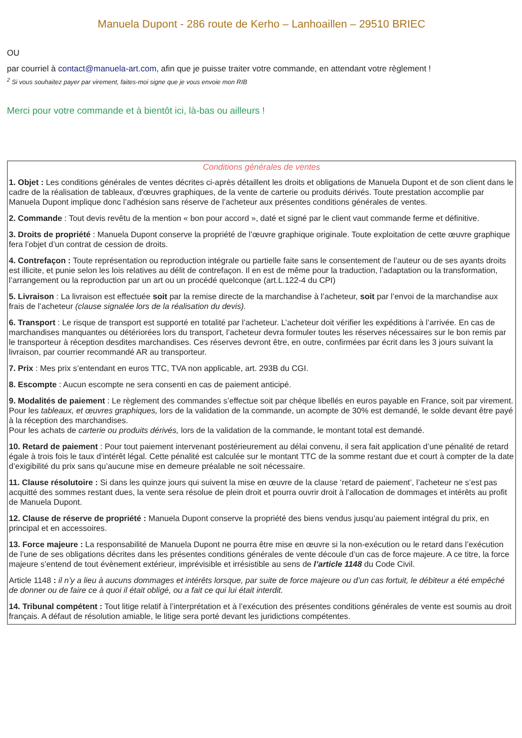Manuela Dupont - 286 route de Kerho – Lanhoaillen – 29510 BRIEC
OU
par courriel à contact@manuela-art.com, afin que je puisse traiter votre commande, en attendant votre règlement !
<sup>2</sup> Si vous souhaitez payer par virement, faites-moi signe que je vous envoie mon RIB
Merci pour votre commande et à bientôt ici, là-bas ou ailleurs !
Conditions générales de ventes
1. Objet : Les conditions générales de ventes décrites ci-après détaillent les droits et obligations de Manuela Dupont et de son client dans le cadre de la réalisation de tableaux, d'œuvres graphiques, de la vente de carterie ou produits dérivés. Toute prestation accomplie par Manuela Dupont implique donc l’adhésion sans réserve de l’acheteur aux présentes conditions générales de ventes.
2. Commande : Tout devis revêtu de la mention « bon pour accord », daté et signé par le client vaut commande ferme et définitive.
3. Droits de propriété : Manuela Dupont conserve la propriété de l’œuvre graphique originale. Toute exploitation de cette œuvre graphique fera l’objet d’un contrat de cession de droits.
4. Contrefaçon : Toute représentation ou reproduction intégrale ou partielle faite sans le consentement de l’auteur ou de ses ayants droits est illicite, et punie selon les lois relatives au délit de contrefaçon. Il en est de même pour la traduction, l’adaptation ou la transformation, l’arrangement ou la reproduction par un art ou un procédé quelconque (art.L.122-4 du CPI)
5. Livraison : La livraison est effectuée soit par la remise directe de la marchandise à l’acheteur, soit par l’envoi de la marchandise aux frais de l’acheteur (clause signalée lors de la réalisation du devis).
6. Transport : Le risque de transport est supporté en totalité par l’acheteur. L’acheteur doit vérifier les expéditions à l’arrivée. En cas de marchandises manquantes ou détériorées lors du transport, l’acheteur devra formuler toutes les réserves nécessaires sur le bon remis par le transporteur à réception desdites marchandises. Ces réserves devront être, en outre, confirmées par écrit dans les 3 jours suivant la livraison, par courrier recommandé AR au transporteur.
7. Prix : Mes prix s’entendant en euros TTC, TVA non applicable, art. 293B du CGI.
8. Escompte : Aucun escompte ne sera consenti en cas de paiement anticipé.
9. Modalités de paiement : Le règlement des commandes s’effectue soit par chèque libellés en euros payable en France, soit par virement. Pour les tableaux, et œuvres graphiques, lors de la validation de la commande, un acompte de 30% est demandé, le solde devant être payé à la réception des marchandises.
Pour les achats de carterie ou produits dérivés, lors de la validation de la commande, le montant total est demandé.
10. Retard de paiement : Pour tout paiement intervenant postérieurement au délai convenu, il sera fait application d’une pénalité de retard égale à trois fois le taux d’intérêt légal. Cette pénalité est calculée sur le montant TTC de la somme restant due et court à compter de la date d’exigibilité du prix sans qu’aucune mise en demeure préalable ne soit nécessaire.
11. Clause résolutoire : Si dans les quinze jours qui suivent la mise en œuvre de la clause ‘retard de paiement’, l’acheteur ne s’est pas acquitté des sommes restant dues, la vente sera résolue de plein droit et pourra ouvrir droit à l’allocation de dommages et intérêts au profit de Manuela Dupont.
12. Clause de réserve de propriété : Manuela Dupont conserve la propriété des biens vendus jusqu’au paiement intégral du prix, en principal et en accessoires.
13. Force majeure : La responsabilité de Manuela Dupont ne pourra être mise en œuvre si la non-exécution ou le retard dans l’exécution de l’une de ses obligations décrites dans les présentes conditions générales de vente découle d’un cas de force majeure. A ce titre, la force majeure s’entend de tout évènement extérieur, imprévisible et irrésistible au sens de l’article 1148 du Code Civil.
Article 1148 : il n’y a lieu à aucuns dommages et intérêts lorsque, par suite de force majeure ou d’un cas fortuit, le débiteur a été empêché de donner ou de faire ce à quoi il était obligé, ou a fait ce qui lui était interdit.
14. Tribunal compétent : Tout litige relatif à l’interprétation et à l’exécution des présentes conditions générales de vente est soumis au droit français. A défaut de résolution amiable, le litige sera porté devant les juridictions compétentes.